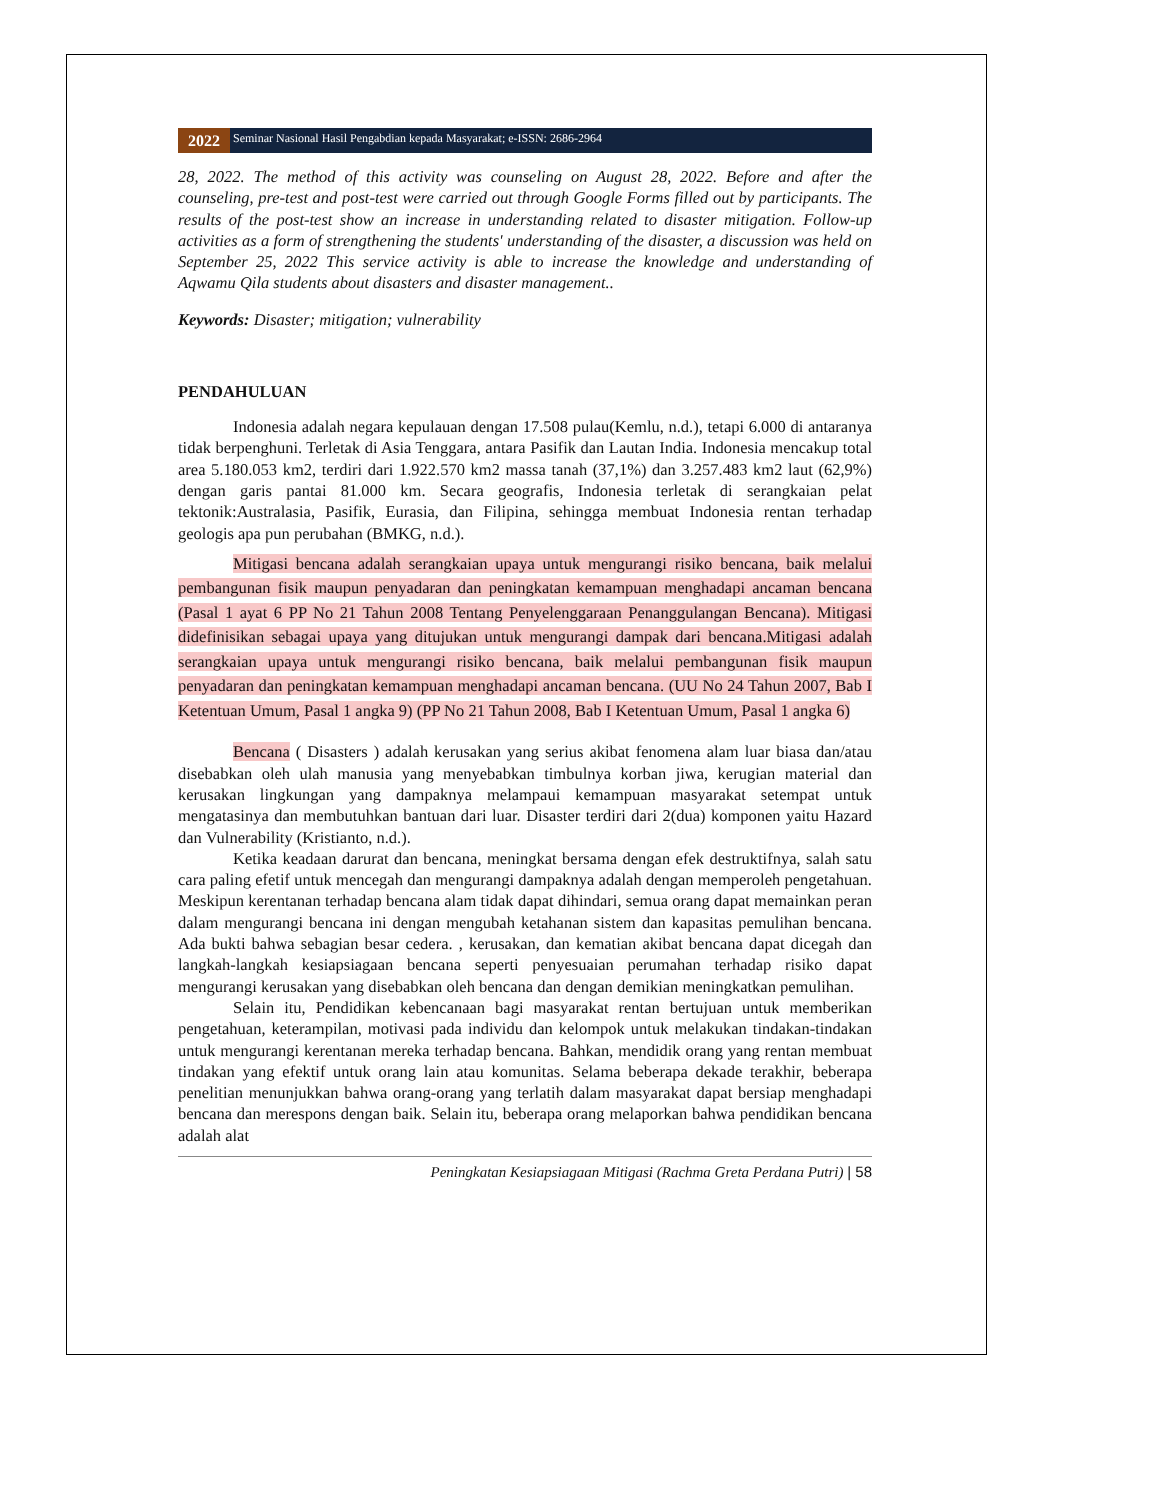2022
Seminar Nasional Hasil Pengabdian kepada Masyarakat; e-ISSN: 2686-2964
28, 2022. The method of this activity was counseling on August 28, 2022. Before and after the counseling, pre-test and post-test were carried out through Google Forms filled out by participants. The results of the post-test show an increase in understanding related to disaster mitigation. Follow-up activities as a form of strengthening the students' understanding of the disaster, a discussion was held on September 25, 2022 This service activity is able to increase the knowledge and understanding of Aqwamu Qila students about disasters and disaster management..
Keywords: Disaster; mitigation; vulnerability
PENDAHULUAN
Indonesia adalah negara kepulauan dengan 17.508 pulau(Kemlu, n.d.), tetapi 6.000 di antaranya tidak berpenghuni. Terletak di Asia Tenggara, antara Pasifik dan Lautan India. Indonesia mencakup total area 5.180.053 km2, terdiri dari 1.922.570 km2 massa tanah (37,1%) dan 3.257.483 km2 laut (62,9%) dengan garis pantai 81.000 km. Secara geografis, Indonesia terletak di serangkaian pelat tektonik:Australasia, Pasifik, Eurasia, dan Filipina, sehingga membuat Indonesia rentan terhadap geologis apa pun perubahan (BMKG, n.d.).
Mitigasi bencana adalah serangkaian upaya untuk mengurangi risiko bencana, baik melalui pembangunan fisik maupun penyadaran dan peningkatan kemampuan menghadapi ancaman bencana (Pasal 1 ayat 6 PP No 21 Tahun 2008 Tentang Penyelenggaraan Penanggulangan Bencana). Mitigasi didefinisikan sebagai upaya yang ditujukan untuk mengurangi dampak dari bencana.Mitigasi adalah serangkaian upaya untuk mengurangi risiko bencana, baik melalui pembangunan fisik maupun penyadaran dan peningkatan kemampuan menghadapi ancaman bencana. (UU No 24 Tahun 2007, Bab I Ketentuan Umum, Pasal 1 angka 9) (PP No 21 Tahun 2008, Bab I Ketentuan Umum, Pasal 1 angka 6)
Bencana ( Disasters ) adalah kerusakan yang serius akibat fenomena alam luar biasa dan/atau disebabkan oleh ulah manusia yang menyebabkan timbulnya korban jiwa, kerugian material dan kerusakan lingkungan yang dampaknya melampaui kemampuan masyarakat setempat untuk mengatasinya dan membutuhkan bantuan dari luar. Disaster terdiri dari 2(dua) komponen yaitu Hazard dan Vulnerability (Kristianto, n.d.).
Ketika keadaan darurat dan bencana, meningkat bersama dengan efek destruktifnya, salah satu cara paling efetif untuk mencegah dan mengurangi dampaknya adalah dengan memperoleh pengetahuan. Meskipun kerentanan terhadap bencana alam tidak dapat dihindari, semua orang dapat memainkan peran dalam mengurangi bencana ini dengan mengubah ketahanan sistem dan kapasitas pemulihan bencana. Ada bukti bahwa sebagian besar cedera. , kerusakan, dan kematian akibat bencana dapat dicegah dan langkah-langkah kesiapsiagaan bencana seperti penyesuaian perumahan terhadap risiko dapat mengurangi kerusakan yang disebabkan oleh bencana dan dengan demikian meningkatkan pemulihan.
Selain itu, Pendidikan kebencanaan bagi masyarakat rentan bertujuan untuk memberikan pengetahuan, keterampilan, motivasi pada individu dan kelompok untuk melakukan tindakan-tindakan untuk mengurangi kerentanan mereka terhadap bencana. Bahkan, mendidik orang yang rentan membuat tindakan yang efektif untuk orang lain atau komunitas. Selama beberapa dekade terakhir, beberapa penelitian menunjukkan bahwa orang-orang yang terlatih dalam masyarakat dapat bersiap menghadapi bencana dan merespons dengan baik. Selain itu, beberapa orang melaporkan bahwa pendidikan bencana adalah alat
Peningkatan Kesiapsiagaan Mitigasi (Rachma Greta Perdana Putri) | 58